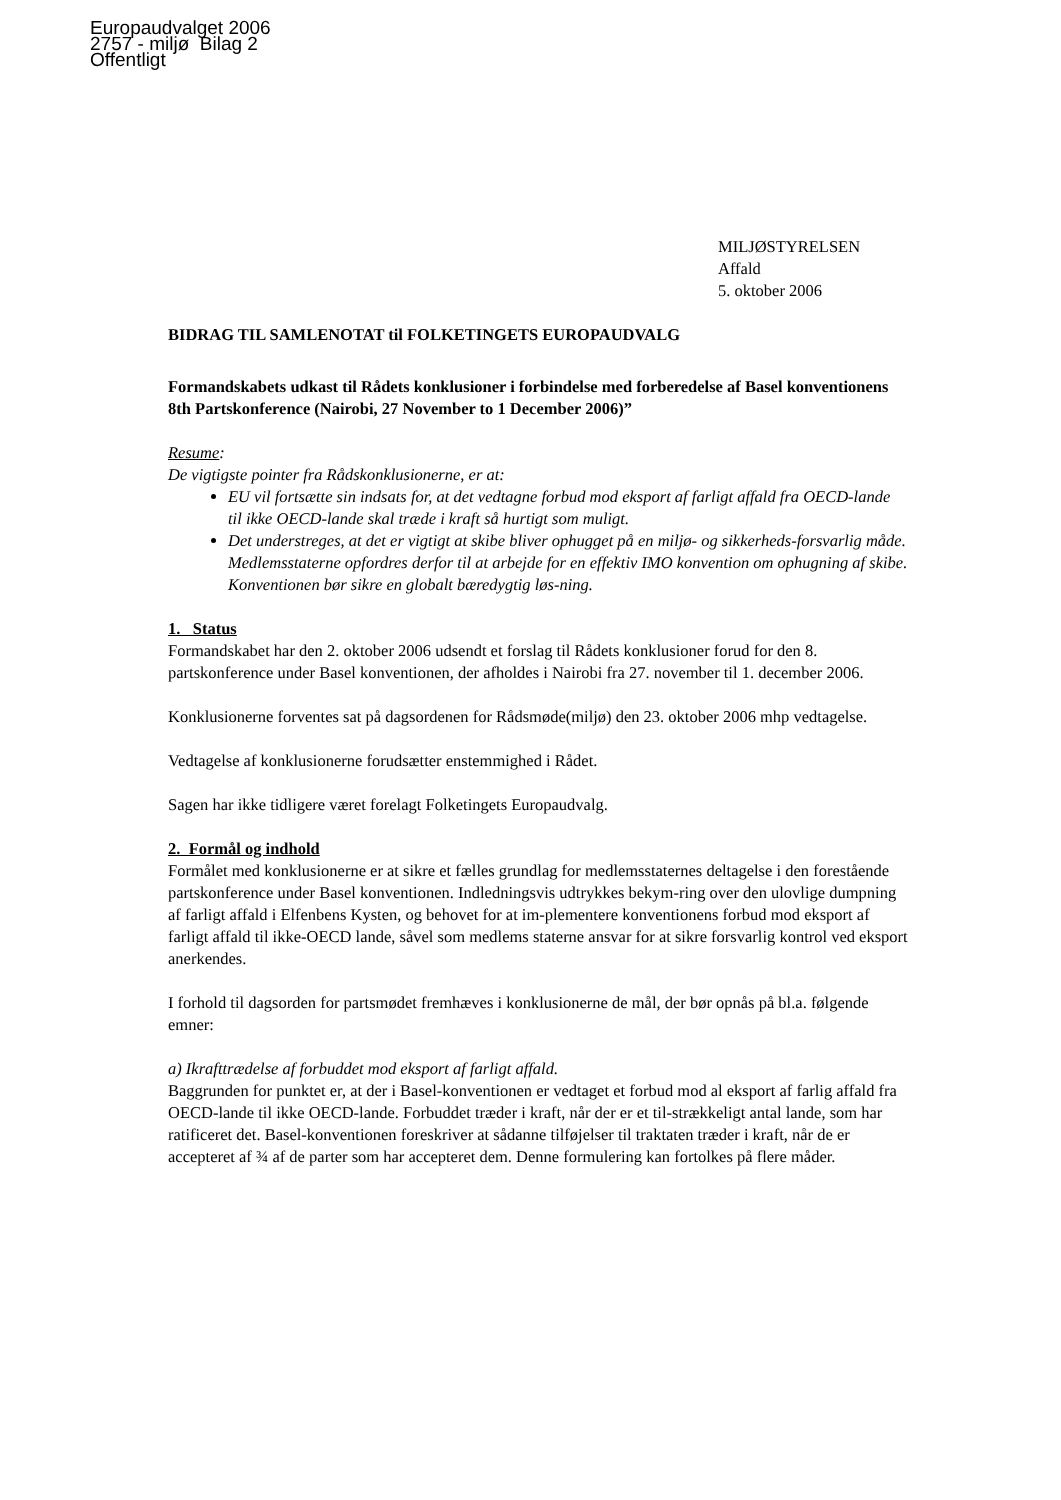Europaudvalget 2006
2757 - miljø Bilag 2
Offentligt
MILJØSTYRELSEN
Affald
5. oktober 2006
BIDRAG TIL SAMLENOTAT til FOLKETINGETS EUROPAUDVALG
Formandskabets udkast til Rådets konklusioner i forbindelse med forberedelse af Basel konventionens 8th Partskonference (Nairobi, 27 November to 1 December 2006)”
Resume:
De vigtigste pointer fra Rådskonklusionerne, er at:
EU vil fortsætte sin indsats for, at det vedtagne forbud mod eksport af farligt affald fra OECD-lande til ikke OECD-lande skal træde i kraft så hurtigt som muligt.
Det understreges, at det er vigtigt at skibe bliver ophugget på en miljø- og sikkerheds-forsvarlig måde. Medlemsstaterne opfordres derfor til at arbejde for en effektiv IMO konvention om ophugning af skibe. Konventionen bør sikre en globalt bæredygtig løs-ning.
1. Status
Formandskabet har den 2. oktober 2006 udsendt et forslag til Rådets konklusioner forud for den 8. partskonference under Basel konventionen, der afholdes i Nairobi fra 27. november til 1. december 2006.
Konklusionerne forventes sat på dagsordenen for Rådsmøde(miljø) den 23. oktober 2006 mhp vedtagelse.
Vedtagelse af konklusionerne forudsætter enstemmighed i Rådet.
Sagen har ikke tidligere været forelagt Folketingets Europaudvalg.
2. Formål og indhold
Formålet med konklusionerne er at sikre et fælles grundlag for medlemsstaternes deltagelse i den forestående partskonference under Basel konventionen. Indledningsvis udtrykkes bekym-ring over den ulovlige dumpning af farligt affald i Elfenbens Kysten, og behovet for at im-plementere konventionens forbud mod eksport af farligt affald til ikke-OECD lande, såvel som medlems staterne ansvar for at sikre forsvarlig kontrol ved eksport anerkendes.
I forhold til dagsorden for partsmødet fremhæves i konklusionerne de mål, der bør opnås på bl.a. følgende emner:
a) Ikrafttrædelse af forbuddet mod eksport af farligt affald.
Baggrunden for punktet er, at der i Basel-konventionen er vedtaget et forbud mod al eksport af farlig affald fra OECD-lande til ikke OECD-lande. Forbuddet træder i kraft, når der er et til-strækkeligt antal lande, som har ratificeret det. Basel-konventionen foreskriver at sådanne tilføjelser til traktaten træder i kraft, når de er accepteret af ¾ af de parter som har accepteret dem. Denne formulering kan fortolkes på flere måder.